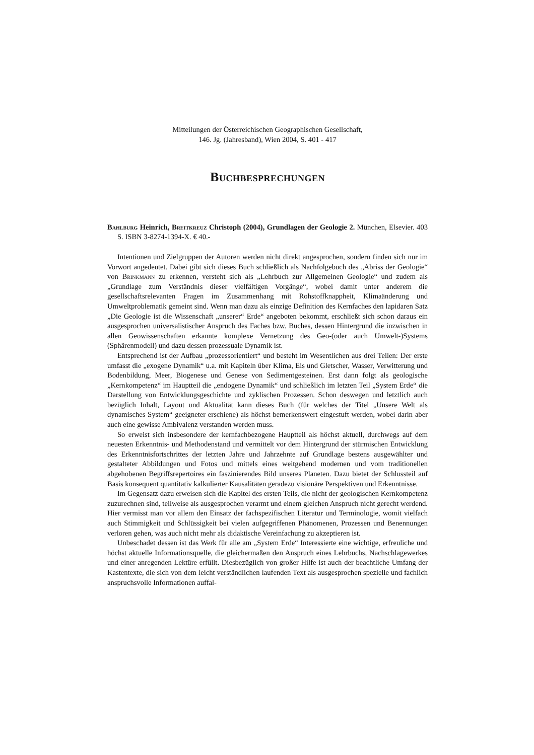Mitteilungen der Österreichischen Geographischen Gesellschaft,
146. Jg. (Jahresband), Wien 2004, S. 401 - 417
Buchbesprechungen
Bahlburg Heinrich, Breitkreuz Christoph (2004), Grundlagen der Geologie 2. München, Elsevier. 403 S. ISBN 3-8274-1394-X. € 40.-
Intentionen und Zielgruppen der Autoren werden nicht direkt angesprochen, sondern finden sich nur im Vorwort angedeutet. Dabei gibt sich dieses Buch schließlich als Nachfolgebuch des „Abriss der Geologie“ von Brinkmann zu erkennen, versteht sich als „Lehrbuch zur Allgemeinen Geologie“ und zudem als „Grundlage zum Verständnis dieser vielfältigen Vorgänge“, wobei damit unter anderem die gesellschaftsrelevanten Fragen im Zusammenhang mit Rohstoffknappheit, Klimaänderung und Umweltproblematik gemeint sind. Wenn man dazu als einzige Definition des Kernfaches den lapidaren Satz „Die Geologie ist die Wissenschaft „unserer“ Erde“ angeboten bekommt, erschließt sich schon daraus ein ausgesprochen universalistischer Anspruch des Faches bzw. Buches, dessen Hintergrund die inzwischen in allen Geowissenschaften erkannte komplexe Vernetzung des Geo-(oder auch Umwelt-)Systems (Sphärenmodell) und dazu dessen prozessuale Dynamik ist.
Entsprechend ist der Aufbau „prozessorientiert“ und besteht im Wesentlichen aus drei Teilen: Der erste umfasst die „exogene Dynamik“ u.a. mit Kapiteln über Klima, Eis und Gletscher, Wasser, Verwitterung und Bodenbildung, Meer, Biogenese und Genese von Sedimentgesteinen. Erst dann folgt als geologische „Kernkompetenz“ im Hauptteil die „endogene Dynamik“ und schließlich im letzten Teil „System Erde“ die Darstellung von Entwicklungsgeschichte und zyklischen Prozessen. Schon deswegen und letztlich auch bezüglich Inhalt, Layout und Aktualität kann dieses Buch (für welches der Titel „Unsere Welt als dynamisches System“ geeigneter erschiene) als höchst bemerkenswert eingestuft werden, wobei darin aber auch eine gewisse Ambivalenz verstanden werden muss.
So erweist sich insbesondere der kernfachbezogene Hauptteil als höchst aktuell, durchwegs auf dem neuesten Erkenntnis- und Methodenstand und vermittelt vor dem Hintergrund der stürmischen Entwicklung des Erkenntnisfortschrittes der letzten Jahre und Jahrzehnte auf Grundlage bestens ausgewählter und gestalteter Abbildungen und Fotos und mittels eines weitgehend modernen und vom traditionellen abgehobenen Begriffsrepertoires ein faszinierendes Bild unseres Planeten. Dazu bietet der Schlussteil auf Basis konsequent quantitativ kalkulierter Kausalitäten geradezu visionäre Perspektiven und Erkenntnisse.
Im Gegensatz dazu erweisen sich die Kapitel des ersten Teils, die nicht der geologischen Kernkompetenz zuzurechnen sind, teilweise als ausgesprochen verarmt und einem gleichen Anspruch nicht gerecht werdend. Hier vermisst man vor allem den Einsatz der fachspezifischen Literatur und Terminologie, womit vielfach auch Stimmigkeit und Schlüssigkeit bei vielen aufgegriffenen Phänomenen, Prozessen und Benennungen verloren gehen, was auch nicht mehr als didaktische Vereinfachung zu akzeptieren ist.
Unbeschadet dessen ist das Werk für alle am „System Erde“ Interessierte eine wichtige, erfreuliche und höchst aktuelle Informationsquelle, die gleichermaßen den Anspruch eines Lehrbuchs, Nachschlagewerkes und einer anregenden Lektüre erfüllt. Diesbezüglich von großer Hilfe ist auch der beachtliche Umfang der Kastentexte, die sich von dem leicht verständlichen laufenden Text als ausgesprochen spezielle und fachlich anspruchsvolle Informationen auffal-